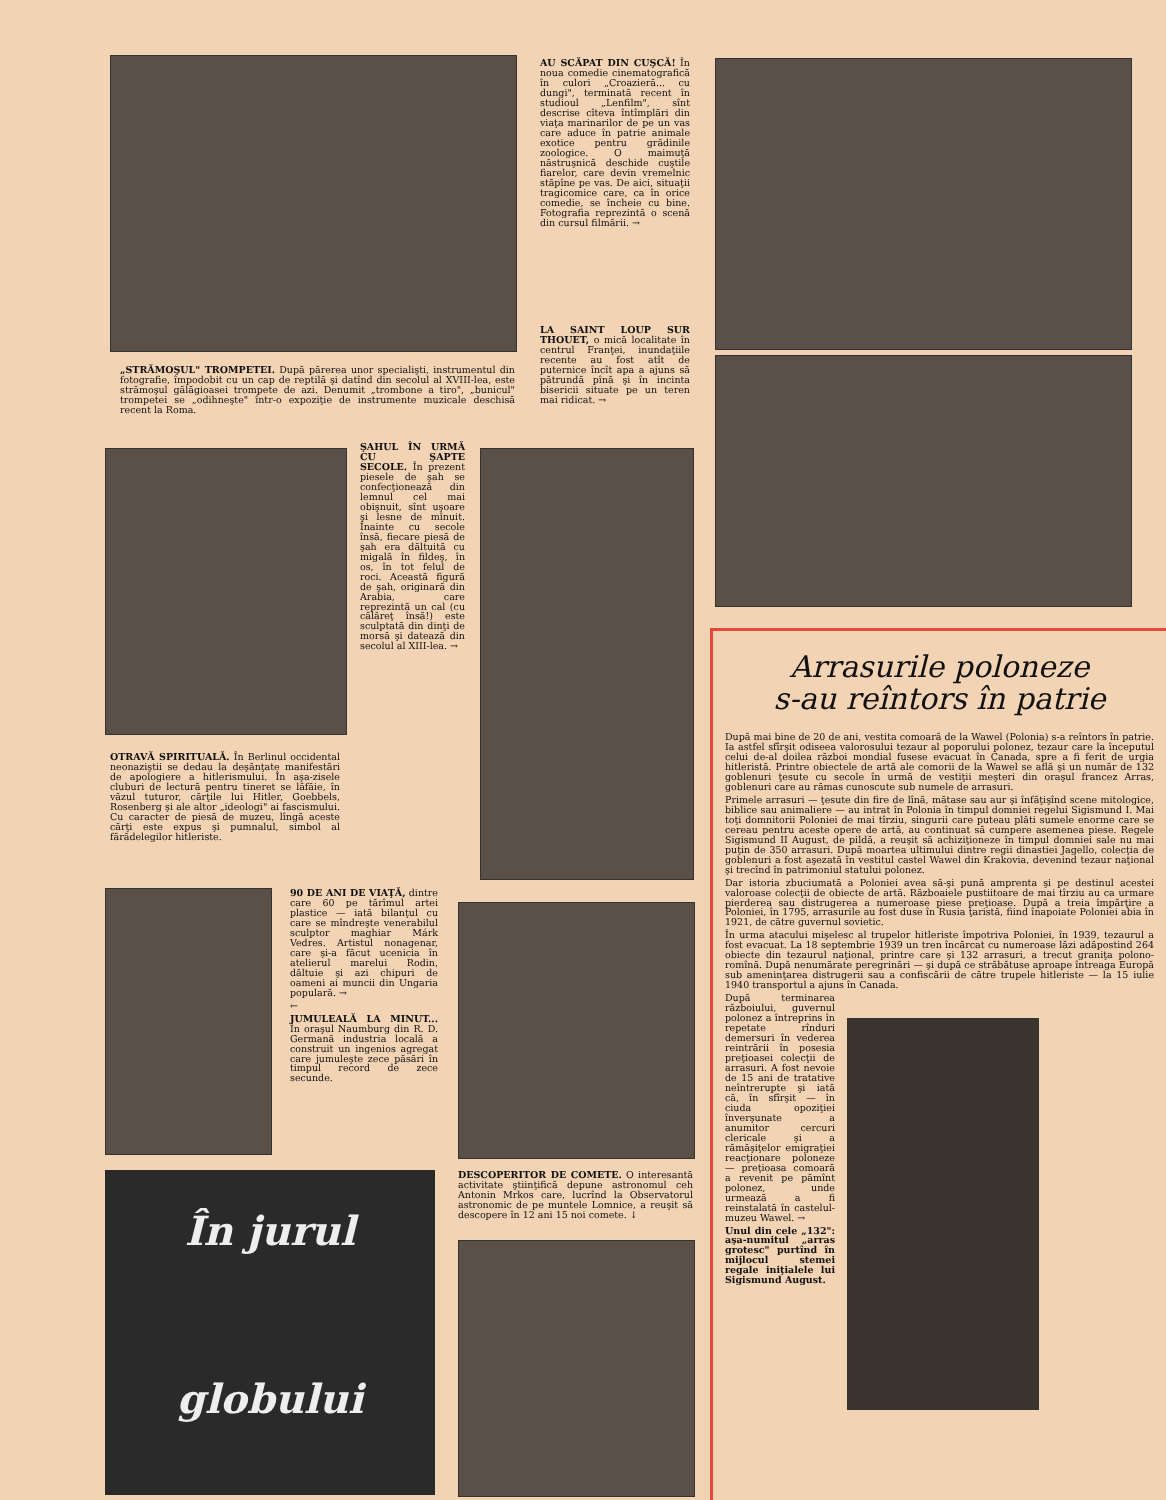„STRĂMOŞUL" TROMPETEI. După părerea unor specialişti, instrumentul din fotografie, împodobit cu un cap de reptilă şi datînd din secolul al XVIII-lea, este strămoşul gălăgioasei trompete de azi. Denumit „trombone a tiro", „bunicul" trompetei se „odihneşte" într-o expoziţie de instrumente muzicale deschisă recent la Roma.
AU SCĂPAT DIN CUŞCĂ! În noua comedie cinematografică în culori „Croazieră... cu dungi", terminată recent în studioul „Lenfilm", sînt descrise cîteva întîmplări din viaţa marinarilor de pe un vas care aduce în patrie animale exotice pentru grădinile zoologice. O maimuţă năstruşnică deschide cuştile fiarelor, care devin vremelnic stăpîne pe vas. De aici, situaţii tragicomice care, ca în orice comedie, se încheie cu bine. Fotografia reprezintă o scenă din cursul filmării. →
LA SAINT LOUP SUR THOUET, o mică localitate în centrul Franţei, inundaţiile recente au fost atît de puternice încît apa a ajuns să pătrundă pînă şi în incinta bisericii situate pe un teren mai ridicat. →
ŞAHUL ÎN URMĂ CU ŞAPTE SECOLE. În prezent piesele de şah se confecţionează din lemnul cel mai obişnuit, sînt uşoare şi lesne de mînuit. Înainte cu secole însă, fiecare piesă de şah era dăltuită cu migală în fildeş, în os, în tot felul de roci. Această figură de şah, originară din Arabia, care reprezintă un cal (cu călăreţ însă!) este sculptată din dinţi de morsă şi datează din secolul al XIII-lea. →
OTRAVĂ SPIRITUALĂ. În Berlinul occidental neonaziştii se dedau la deşănţate manifestări de apologiere a hitlerismului. În aşa-zisele cluburi de lectură pentru tineret se lăfăie, în văzul tuturor, cărţile lui Hitler, Goebbels, Rosenberg şi ale altor „ideologi" ai fascismului. Cu caracter de piesă de muzeu, lîngă aceste cărţi este expus şi pumnalul, simbol al fărădelegilor hitleriste.
90 DE ANI DE VIAŢĂ, dintre care 60 pe tărîmul artei plastice — iată bilanţul cu care se mîndreşte venerabilul sculptor maghiar Márk Vedres. Artistul nonagenar, care şi-a făcut ucenicia în atelierul marelui Rodin, dăltuie şi azi chipuri de oameni ai muncii din Ungaria populară. →
←
JUMULEALĂ LA MINUT... În oraşul Naumburg din R. D. Germană industria locală a construit un ingenios agregat care jumuleşte zece păsări în timpul record de zece secunde.
În jurul
globului
DESCOPERITOR DE COMETE. O interesantă activitate ştiinţifică depune astronomul ceh Antonin Mrkos care, lucrînd la Observatorul astronomic de pe muntele Lomnice, a reuşit să descopere în 12 ani 15 noi comete. ↓
Arrasurile poloneze
s-au reîntors în patrie
După mai bine de 20 de ani, vestita comoară de la Wawel (Polonia) s-a reîntors în patrie. Ia astfel sfîrşit odiseea valorosului tezaur al poporului polonez, tezaur care la începutul celui de-al doilea război mondial fusese evacuat în Canada, spre a fi ferit de urgia hitleristă. Printre obiectele de artă ale comorii de la Wawel se află şi un număr de 132 goblenuri ţesute cu secole în urmă de vestiţii meşteri din oraşul francez Arras, goblenuri care au rămas cunoscute sub numele de arrasuri.
Primele arrasuri — ţesute din fire de lînă, mătase sau aur şi înfăţişînd scene mitologice, biblice sau animaliere — au intrat în Polonia în timpul domniei regelui Sigismund I. Mai toţi domnitorii Poloniei de mai tîrziu, singurii care puteau plăti sumele enorme care se cereau pentru aceste opere de artă, au continuat să cumpere asemenea piese. Regele Sigismund II August, de pildă, a reuşit să achiziţioneze în timpul domniei sale nu mai puţin de 350 arrasuri. După moartea ultimului dintre regii dinastiei Jagello, colecţia de goblenuri a fost aşezată în vestitul castel Wawel din Krakovia, devenind tezaur naţional şi trecînd în patrimoniul statului polonez.
Dar istoria zbuciumată a Poloniei avea să-şi pună amprenta şi pe destinul acestei valoroase colecţii de obiecte de artă. Războaiele pustiitoare de mai tîrziu au ca urmare pierderea sau distrugerea a numeroase piese preţioase. După a treia împărţire a Poloniei, în 1795, arrasurile au fost duse în Rusia ţaristă, fiind înapoiate Poloniei abia în 1921, de către guvernul sovietic.
În urma atacului mişelesc al trupelor hitleriste împotriva Poloniei, în 1939, tezaurul a fost evacuat. La 18 septembrie 1939 un tren încărcat cu numeroase lăzi adăpostind 264 obiecte din tezaurul naţional, printre care şi 132 arrasuri, a trecut graniţa polono-romînă. După nenumărate peregrinări — şi după ce străbătuse aproape întreaga Europă sub ameninţarea distrugerii sau a confiscării de către trupele hitleriste — la 15 iulie 1940 transportul a ajuns în Canada.
După terminarea războiului, guvernul polonez a întreprins în repetate rînduri demersuri în vederea reintrării în posesia preţioasei colecţii de arrasuri. A fost nevoie de 15 ani de tratative neîntrerupte şi iată că, în sfîrşit — în ciuda opoziţiei înverşunate a anumitor cercuri clericale şi a rămăşiţelor emigraţiei reacţionare poloneze — preţioasa comoară a revenit pe pămînt polonez, unde urmează a fi reinstalată în castelul-muzeu Wawel. →
Unul din cele „132": aşa-numitul „arras grotesc" purtînd în mijlocul stemei regale iniţialele lui Sigismund August.